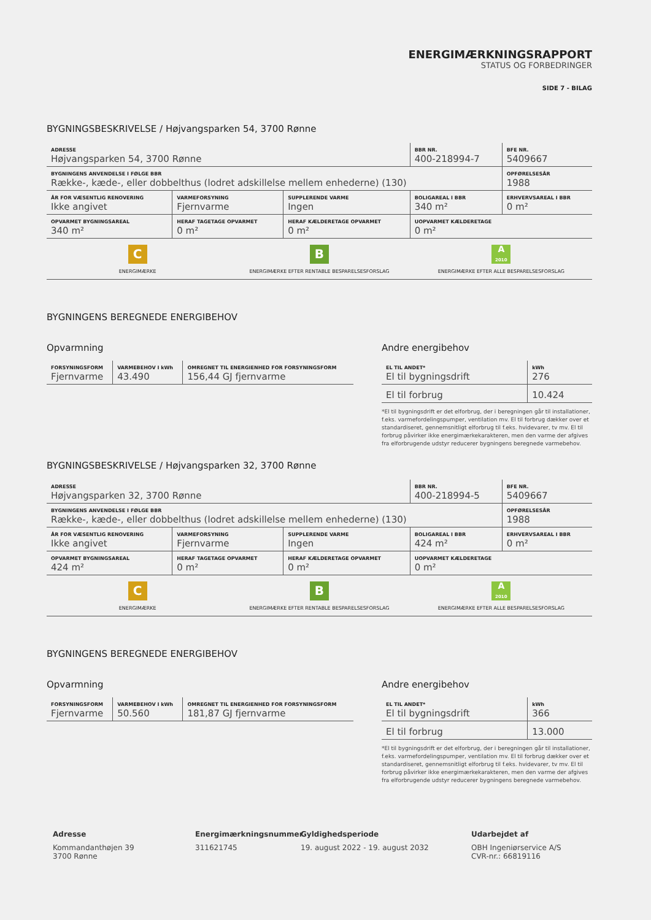ENERGIMÆRKNINGSRAPPORT
STATUS OG FORBEDRINGER
SIDE 7 - BILAG
BYGNINGSBESKRIVELSE / Højvangsparken 54, 3700 Rønne
| ADRESSE Højvangsparken 54, 3700 Rønne | | | BBR NR. 400-218994-7 | BFE NR. 5409667 |
| BYGNINGENS ANVENDELSE I FØLGE BBR Række-, kæde-, eller dobbelthus (lodret adskillelse mellem enhederne) (130) | | | | OPFØRELSESÅR 1988 |
| ÅR FOR VÆSENTLIG RENOVERING Ikke angivet | VARMEFORSYNING Fjernvarme | SUPPLERENDE VARME Ingen | BOLIGAREAL I BBR 340 m² | ERHVERVSAREAL I BBR 0 m² |
| OPVARMET BYGNINGSAREAL 340 m² | HERAF TAGETAGE OPVARMET 0 m² | HERAF KÆLDERETAGE OPVARMET 0 m² | UOPVARMET KÆLDERETAGE 0 m² | |
C
ENERGIMÆRKE
B
ENERGIMÆRKE EFTER RENTABLE BESPARELSESFORSLAG
A
2010
ENERGIMÆRKE EFTER ALLE BESPARELSESFORSLAG
BYGNINGENS BEREGNEDE ENERGIBEHOV
Opvarmning
| FORSYNINGSFORM Fjernvarme | VARMEBEHOV I kWh 43.490 | OMREGNET TIL ENERGIENHED FOR FORSYNINGSFORM 156,44 GJ fjernvarme |
Andre energibehov
| EL TIL ANDET* El til bygningsdrift | kWh 276 |
| El til forbrug | 10.424 |
*El til bygningsdrift er det elforbrug, der i beregningen går til installationer, f.eks. varmefordelingspumper, ventilation mv. El til forbrug dækker over et standardiseret, gennemsnitligt elforbrug til f.eks. hvidevarer, tv mv. El til forbrug påvirker ikke energimærkekarakteren, men den varme der afgives fra elforbrugende udstyr reducerer bygningens beregnede varmebehov.
BYGNINGSBESKRIVELSE / Højvangsparken 32, 3700 Rønne
| ADRESSE Højvangsparken 32, 3700 Rønne | | | BBR NR. 400-218994-5 | BFE NR. 5409667 |
| BYGNINGENS ANVENDELSE I FØLGE BBR Række-, kæde-, eller dobbelthus (lodret adskillelse mellem enhederne) (130) | | | | OPFØRELSESÅR 1988 |
| ÅR FOR VÆSENTLIG RENOVERING Ikke angivet | VARMEFORSYNING Fjernvarme | SUPPLERENDE VARME Ingen | BOLIGAREAL I BBR 424 m² | ERHVERVSAREAL I BBR 0 m² |
| OPVARMET BYGNINGSAREAL 424 m² | HERAF TAGETAGE OPVARMET 0 m² | HERAF KÆLDERETAGE OPVARMET 0 m² | UOPVARMET KÆLDERETAGE 0 m² | |
C
ENERGIMÆRKE
B
ENERGIMÆRKE EFTER RENTABLE BESPARELSESFORSLAG
A
2010
ENERGIMÆRKE EFTER ALLE BESPARELSESFORSLAG
BYGNINGENS BEREGNEDE ENERGIBEHOV
Opvarmning
| FORSYNINGSFORM Fjernvarme | VARMEBEHOV I kWh 50.560 | OMREGNET TIL ENERGIENHED FOR FORSYNINGSFORM 181,87 GJ fjernvarme |
Andre energibehov
| EL TIL ANDET* El til bygningsdrift | kWh 366 |
| El til forbrug | 13.000 |
*El til bygningsdrift er det elforbrug, der i beregningen går til installationer, f.eks. varmefordelingspumper, ventilation mv. El til forbrug dækker over et standardiseret, gennemsnitligt elforbrug til f.eks. hvidevarer, tv mv. El til forbrug påvirker ikke energimærkekarakteren, men den varme der afgives fra elforbrugende udstyr reducerer bygningens beregnede varmebehov.
Adresse
Kommandanthøjen 39
3700 Rønne
Energimærkningsnummer
311621745
Gyldighedsperiode
19. august 2022 - 19. august 2032
Udarbejdet af
OBH Ingeniørservice A/S
CVR-nr.: 66819116